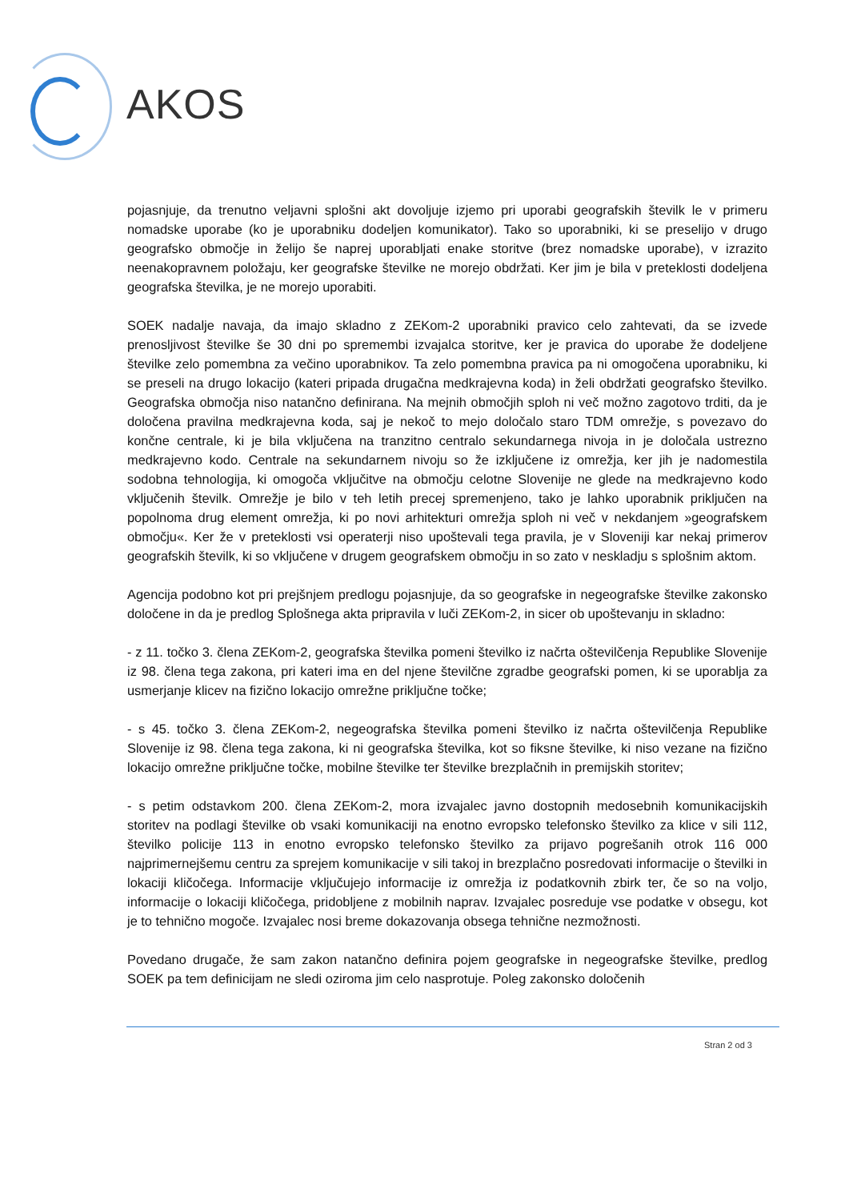AKOS
pojasnjuje, da trenutno veljavni splošni akt dovoljuje izjemo pri uporabi geografskih številk le v primeru nomadske uporabe (ko je uporabniku dodeljen komunikator). Tako so uporabniki, ki se preselijo v drugo geografsko območje in želijo še naprej uporabljati enake storitve (brez nomadske uporabe), v izrazito neenakopravnem položaju, ker geografske številke ne morejo obdržati. Ker jim je bila v preteklosti dodeljena geografska številka, je ne morejo uporabiti.
SOEK nadalje navaja, da imajo skladno z ZEKom-2 uporabniki pravico celo zahtevati, da se izvede prenosljivost številke še 30 dni po spremembi izvajalca storitve, ker je pravica do uporabe že dodeljene številke zelo pomembna za večino uporabnikov. Ta zelo pomembna pravica pa ni omogočena uporabniku, ki se preseli na drugo lokacijo (kateri pripada drugačna medkrajevna koda) in želi obdržati geografsko številko. Geografska območja niso natančno definirana. Na mejnih območjih sploh ni več možno zagotovo trditi, da je določena pravilna medkrajevna koda, saj je nekoč to mejo določalo staro TDM omrežje, s povezavo do končne centrale, ki je bila vključena na tranzitno centralo sekundarnega nivoja in je določala ustrezno medkrajevno kodo. Centrale na sekundarnem nivoju so že izključene iz omrežja, ker jih je nadomestila sodobna tehnologija, ki omogoča vključitve na območju celotne Slovenije ne glede na medkrajevno kodo vključenih številk. Omrežje je bilo v teh letih precej spremenjeno, tako je lahko uporabnik priključen na popolnoma drug element omrežja, ki po novi arhitekturi omrežja sploh ni več v nekdanjem »geografskem območju«. Ker že v preteklosti vsi operaterji niso upoštevali tega pravila, je v Sloveniji kar nekaj primerov geografskih številk, ki so vključene v drugem geografskem območju in so zato v neskladju s splošnim aktom.
Agencija podobno kot pri prejšnjem predlogu pojasnjuje, da so geografske in negeografske številke zakonsko določene in da je predlog Splošnega akta pripravila v luči ZEKom-2, in sicer ob upoštevanju in skladno:
- z 11. točko 3. člena ZEKom-2, geografska številka pomeni številko iz načrta oštevilčenja Republike Slovenije iz 98. člena tega zakona, pri kateri ima en del njene številčne zgradbe geografski pomen, ki se uporablja za usmerjanje klicev na fizično lokacijo omrežne priključne točke;
- s 45. točko 3. člena ZEKom-2, negeografska številka pomeni številko iz načrta oštevilčenja Republike Slovenije iz 98. člena tega zakona, ki ni geografska številka, kot so fiksne številke, ki niso vezane na fizično lokacijo omrežne priključne točke, mobilne številke ter številke brezplačnih in premijskih storitev;
- s petim odstavkom 200. člena ZEKom-2, mora izvajalec javno dostopnih medosebnih komunikacijskih storitev na podlagi številke ob vsaki komunikaciji na enotno evropsko telefonsko številko za klice v sili 112, številko policije 113 in enotno evropsko telefonsko številko za prijavo pogrešanih otrok 116 000 najprimernejšemu centru za sprejem komunikacije v sili takoj in brezplačno posredovati informacije o številki in lokaciji kličočega. Informacije vključujejo informacije iz omrežja iz podatkovnih zbirk ter, če so na voljo, informacije o lokaciji kličočega, pridobljene z mobilnih naprav. Izvajalec posreduje vse podatke v obsegu, kot je to tehnično mogoče. Izvajalec nosi breme dokazovanja obsega tehnične nezmožnosti.
Povedano drugače, že sam zakon natančno definira pojem geografske in negeografske številke, predlog SOEK pa tem definicijam ne sledi oziroma jim celo nasprotuje. Poleg zakonsko določenih
Stran 2 od 3